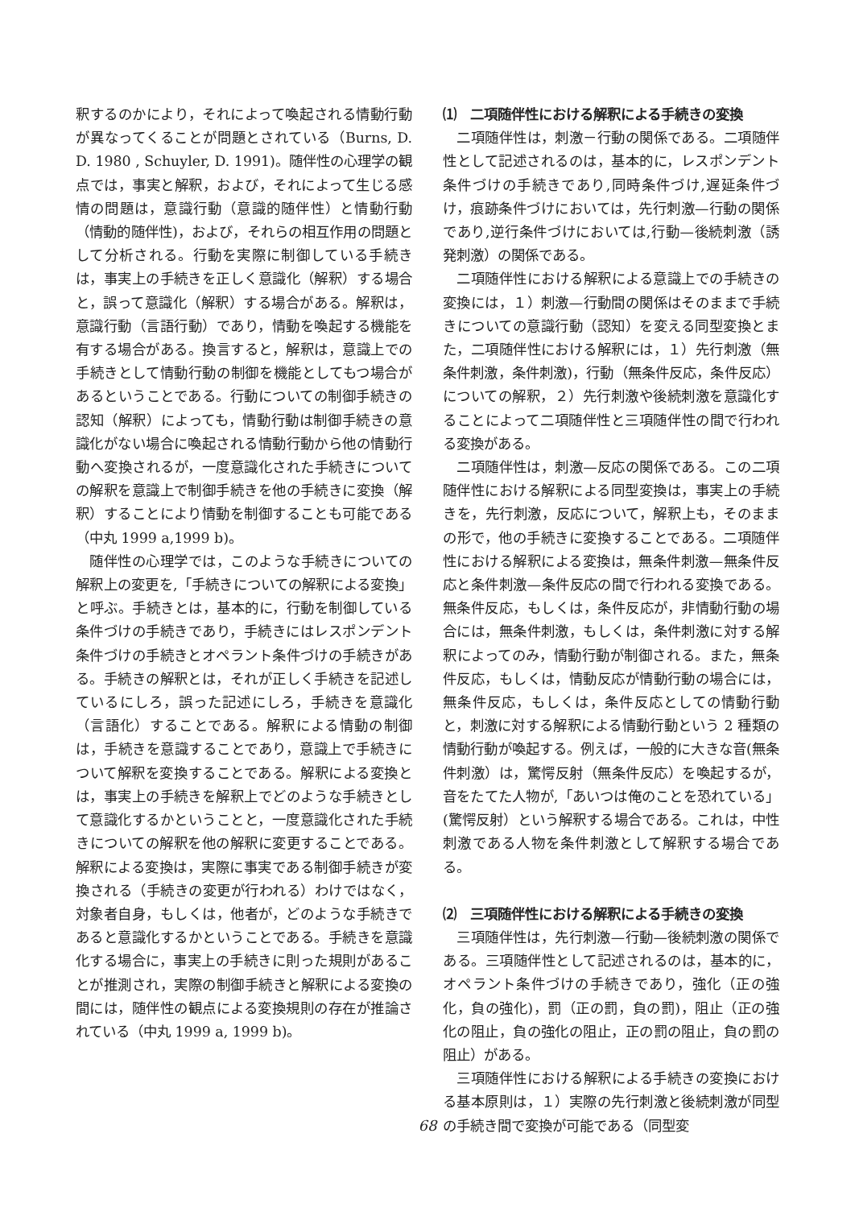釈するのかにより，それによって喚起される情動行動が異なってくることが問題とされている（Burns, D. D. 1980 , Schuyler, D. 1991)。随伴性の心理学の観点では，事実と解釈，および，それによって生じる感情の問題は，意識行動（意識的随伴性）と情動行動（情動的随伴性)，および，それらの相互作用の問題として分析される。行動を実際に制御している手続きは，事実上の手続きを正しく意識化（解釈）する場合と，誤って意識化（解釈）する場合がある。解釈は，意識行動（言語行動）であり，情動を喚起する機能を有する場合がある。換言すると，解釈は，意識上での手続きとして情動行動の制御を機能としてもつ場合があるということである。行動についての制御手続きの認知（解釈）によっても，情動行動は制御手続きの意識化がない場合に喚起される情動行動から他の情動行動へ変換されるが，一度意識化された手続きについての解釈を意識上で制御手続きを他の手続きに変換（解釈）することにより情動を制御することも可能である（中丸 1999 a,1999 b)。
随伴性の心理学では，このような手続きについての解釈上の変更を,「手続きについての解釈による変換」と呼ぶ。手続きとは，基本的に，行動を制御している条件づけの手続きであり，手続きにはレスポンデント条件づけの手続きとオペラント条件づけの手続きがある。手続きの解釈とは，それが正しく手続きを記述しているにしろ，誤った記述にしろ，手続きを意識化（言語化）することである。解釈による情動の制御は，手続きを意識することであり，意識上で手続きについて解釈を変換することである。解釈による変換とは，事実上の手続きを解釈上でどのような手続きとして意識化するかということと，一度意識化された手続きについての解釈を他の解釈に変更することである。解釈による変換は，実際に事実である制御手続きが変換される（手続きの変更が行われる）わけではなく，対象者自身，もしくは，他者が，どのような手続きであると意識化するかということである。手続きを意識化する場合に，事実上の手続きに則った規則があることが推測され，実際の制御手続きと解釈による変換の間には，随伴性の観点による変換規則の存在が推論されている（中丸 1999 a, 1999 b)。
⑴　二項随伴性における解釈による手続きの変換
二項随伴性は，刺激－行動の関係である。二項随伴性として記述されるのは，基本的に，レスポンデント条件づけの手続きであり,同時条件づけ,遅延条件づけ，痕跡条件づけにおいては，先行刺激—行動の関係であり,逆行条件づけにおいては,行動—後続刺激（誘発刺激）の関係である。
二項随伴性における解釈による意識上での手続きの変換には，１）刺激—行動間の関係はそのままで手続きについての意識行動（認知）を変える同型変換とまた，二項随伴性における解釈には，１）先行刺激（無条件刺激，条件刺激)，行動（無条件反応，条件反応）についての解釈，２）先行刺激や後続刺激を意識化することによって二項随伴性と三項随伴性の間で行われる変換がある。
二項随伴性は，刺激—反応の関係である。この二項随伴性における解釈による同型変換は，事実上の手続きを，先行刺激，反応について，解釈上も，そのままの形で，他の手続きに変換することである。二項随伴性における解釈による変換は，無条件刺激—無条件反応と条件刺激—条件反応の間で行われる変換である。無条件反応，もしくは，条件反応が，非情動行動の場合には，無条件刺激，もしくは，条件刺激に対する解釈によってのみ，情動行動が制御される。また，無条件反応，もしくは，情動反応が情動行動の場合には，無条件反応，もしくは，条件反応としての情動行動と，刺激に対する解釈による情動行動という 2 種類の情動行動が喚起する。例えば，一般的に大きな音(無条件刺激）は，驚愕反射（無条件反応）を喚起するが，音をたてた人物が,「あいつは俺のことを恐れている」(驚愕反射）という解釈する場合である。これは，中性刺激である人物を条件刺激として解釈する場合である。
⑵　三項随伴性における解釈による手続きの変換
三項随伴性は，先行刺激—行動—後続刺激の関係である。三項随伴性として記述されるのは，基本的に，オペラント条件づけの手続きであり，強化（正の強化，負の強化)，罰（正の罰，負の罰)，阻止（正の強化の阻止，負の強化の阻止，正の罰の阻止，負の罰の阻止）がある。
三項随伴性における解釈による手続きの変換における基本原則は，１）実際の先行刺激と後続刺激が同型の手続き間で変換が可能である（同型変
68